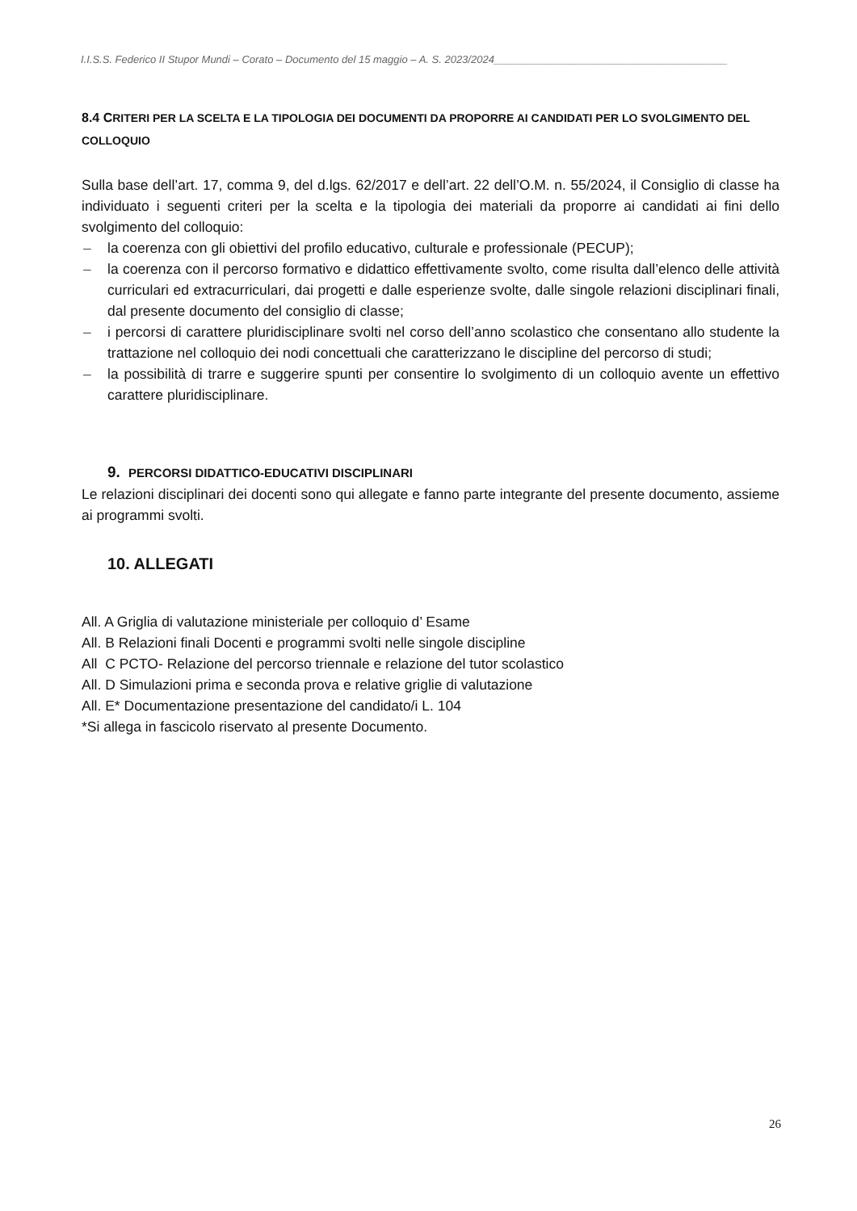I.I.S.S. Federico II Stupor Mundi – Corato – Documento del 15 maggio – A. S. 2023/2024________________________________________
8.4 CRITERI PER LA SCELTA E LA TIPOLOGIA DEI DOCUMENTI DA PROPORRE AI CANDIDATI PER LO SVOLGIMENTO DEL COLLOQUIO
Sulla base dell’art. 17, comma 9, del d.lgs. 62/2017 e dell’art. 22 dell’O.M. n. 55/2024, il Consiglio di classe ha individuato i seguenti criteri per la scelta e la tipologia dei materiali da proporre ai candidati ai fini dello svolgimento del colloquio:
– la coerenza con gli obiettivi del profilo educativo, culturale e professionale (PECUP);
– la coerenza con il percorso formativo e didattico effettivamente svolto, come risulta dall’elenco delle attività curriculari ed extracurriculari, dai progetti e dalle esperienze svolte, dalle singole relazioni disciplinari finali, dal presente documento del consiglio di classe;
– i percorsi di carattere pluridisciplinare svolti nel corso dell’anno scolastico che consentano allo studente la trattazione nel colloquio dei nodi concettuali che caratterizzano le discipline del percorso di studi;
– la possibilità di trarre e suggerire spunti per consentire lo svolgimento di un colloquio avente un effettivo carattere pluridisciplinare.
9. PERCORSI DIDATTICO-EDUCATIVI DISCIPLINARI
Le relazioni disciplinari dei docenti sono qui allegate e fanno parte integrante del presente documento, assieme ai programmi svolti.
10. ALLEGATI
All. A Griglia di valutazione ministeriale per colloquio d’ Esame
All. B Relazioni finali Docenti e programmi svolti nelle singole discipline
All C PCTO- Relazione del percorso triennale e relazione del tutor scolastico
All. D Simulazioni prima e seconda prova e relative griglie di valutazione
All. E* Documentazione presentazione del candidato/i L. 104
*Si allega in fascicolo riservato al presente Documento.
26